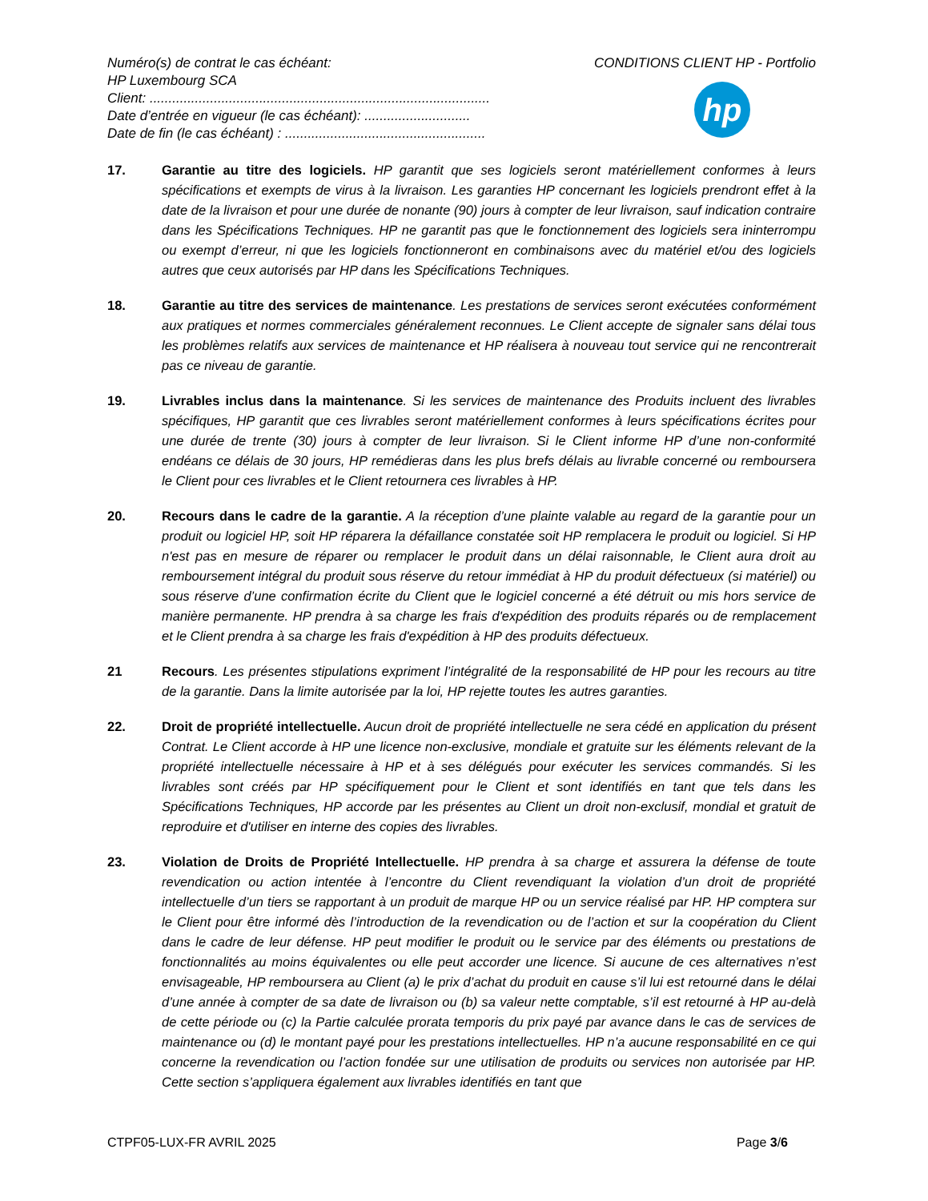Numéro(s) de contrat le cas échéant:
HP Luxembourg SCA
Client: ..........................................................................................
Date d’entrée en vigueur (le cas échéant): ............................
Date de fin (le cas échéant) : .....................................................
CONDITIONS CLIENT HP - Portfolio
hp
17. Garantie au titre des logiciels. HP garantit que ses logiciels seront matériellement conformes à leurs spécifications et exempts de virus à la livraison. Les garanties HP concernant les logiciels prendront effet à la date de la livraison et pour une durée de nonante (90) jours à compter de leur livraison, sauf indication contraire dans les Spécifications Techniques. HP ne garantit pas que le fonctionnement des logiciels sera ininterrompu ou exempt d’erreur, ni que les logiciels fonctionneront en combinaisons avec du matériel et/ou des logiciels autres que ceux autorisés par HP dans les Spécifications Techniques.
18. Garantie au titre des services de maintenance. Les prestations de services seront exécutées conformément aux pratiques et normes commerciales généralement reconnues. Le Client accepte de signaler sans délai tous les problèmes relatifs aux services de maintenance et HP réalisera à nouveau tout service qui ne rencontrerait pas ce niveau de garantie.
19. Livrables inclus dans la maintenance. Si les services de maintenance des Produits incluent des livrables spécifiques, HP garantit que ces livrables seront matériellement conformes à leurs spécifications écrites pour une durée de trente (30) jours à compter de leur livraison. Si le Client informe HP d’une non-conformité endéans ce délais de 30 jours, HP remédieras dans les plus brefs délais au livrable concerné ou remboursera le Client pour ces livrables et le Client retournera ces livrables à HP.
20. Recours dans le cadre de la garantie. A la réception d’une plainte valable au regard de la garantie pour un produit ou logiciel HP, soit HP réparera la défaillance constatée soit HP remplacera le produit ou logiciel. Si HP n'est pas en mesure de réparer ou remplacer le produit dans un délai raisonnable, le Client aura droit au remboursement intégral du produit sous réserve du retour immédiat à HP du produit défectueux (si matériel) ou sous réserve d’une confirmation écrite du Client que le logiciel concerné a été détruit ou mis hors service de manière permanente. HP prendra à sa charge les frais d'expédition des produits réparés ou de remplacement et le Client prendra à sa charge les frais d'expédition à HP des produits défectueux.
21 Recours. Les présentes stipulations expriment l’intégralité de la responsabilité de HP pour les recours au titre de la garantie. Dans la limite autorisée par la loi, HP rejette toutes les autres garanties.
22. Droit de propriété intellectuelle. Aucun droit de propriété intellectuelle ne sera cédé en application du présent Contrat. Le Client accorde à HP une licence non-exclusive, mondiale et gratuite sur les éléments relevant de la propriété intellectuelle nécessaire à HP et à ses délégués pour exécuter les services commandés. Si les livrables sont créés par HP spécifiquement pour le Client et sont identifiés en tant que tels dans les Spécifications Techniques, HP accorde par les présentes au Client un droit non-exclusif, mondial et gratuit de reproduire et d'utiliser en interne des copies des livrables.
23. Violation de Droits de Propriété Intellectuelle. HP prendra à sa charge et assurera la défense de toute revendication ou action intentée à l’encontre du Client revendiquant la violation d’un droit de propriété intellectuelle d’un tiers se rapportant à un produit de marque HP ou un service réalisé par HP. HP comptera sur le Client pour être informé dès l’introduction de la revendication ou de l’action et sur la coopération du Client dans le cadre de leur défense. HP peut modifier le produit ou le service par des éléments ou prestations de fonctionnalités au moins équivalentes ou elle peut accorder une licence. Si aucune de ces alternatives n’est envisageable, HP remboursera au Client (a) le prix d’achat du produit en cause s’il lui est retourné dans le délai d’une année à compter de sa date de livraison ou (b) sa valeur nette comptable, s’il est retourné à HP au-delà de cette période ou (c) la Partie calculée prorata temporis du prix payé par avance dans le cas de services de maintenance ou (d) le montant payé pour les prestations intellectuelles. HP n’a aucune responsabilité en ce qui concerne la revendication ou l’action fondée sur une utilisation de produits ou services non autorisée par HP. Cette section s’appliquera également aux livrables identifiés en tant que
CTPF05-LUX-FR AVRIL 2025 Page 3/6